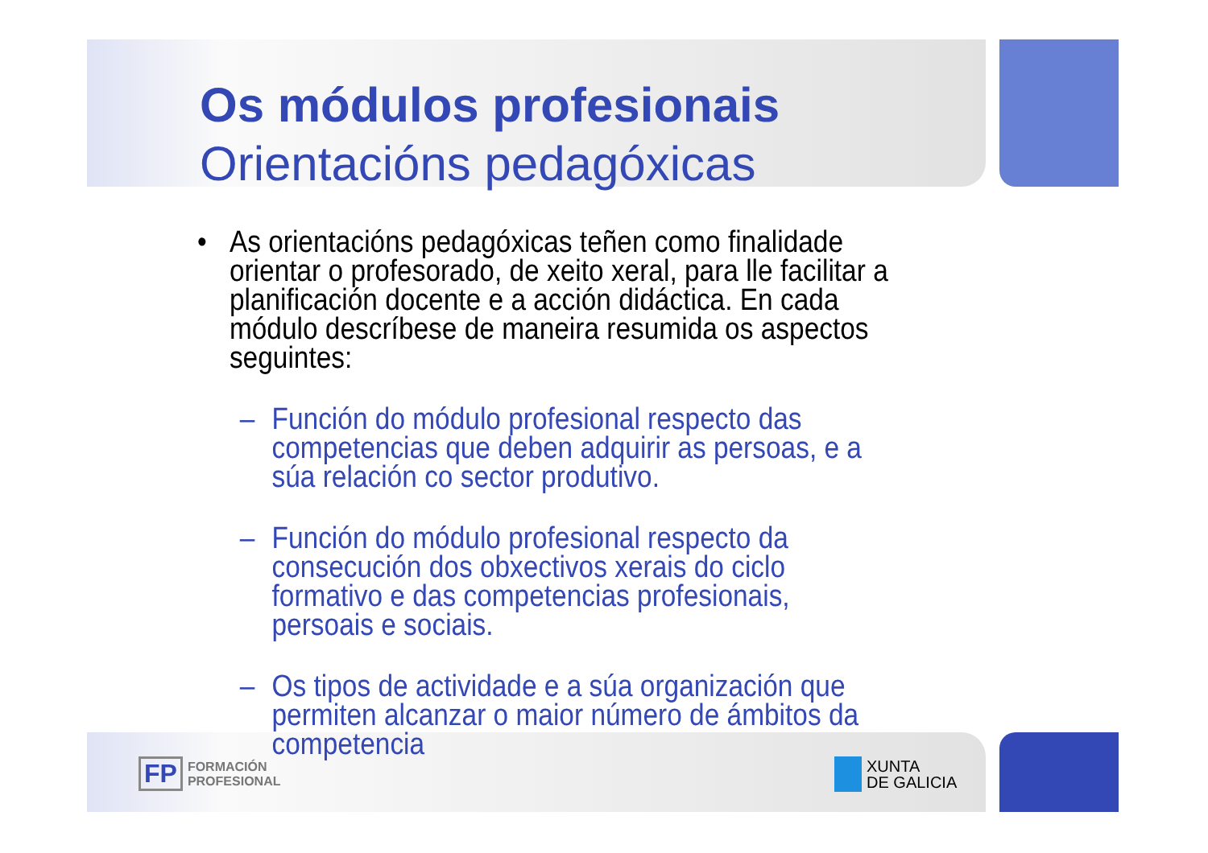Os módulos profesionais
Orientacións pedagóxicas
• As orientacións pedagóxicas teñen como finalidade orientar o profesorado, de xeito xeral, para lle facilitar a planificación docente e a acción didáctica. En cada módulo descríbese de maneira resumida os aspectos seguintes:
– Función do módulo profesional respecto das competencias que deben adquirir as persoas, e a súa relación co sector produtivo.
– Función do módulo profesional respecto da consecución dos obxectivos xerais do ciclo formativo e das competencias profesionais, persoais e sociais.
– Os tipos de actividade e a súa organización que permiten alcanzar o maior número de ámbitos da competencia
FP FORMACIÓN
PROFESIONAL
XUNTA
DE GALICIA